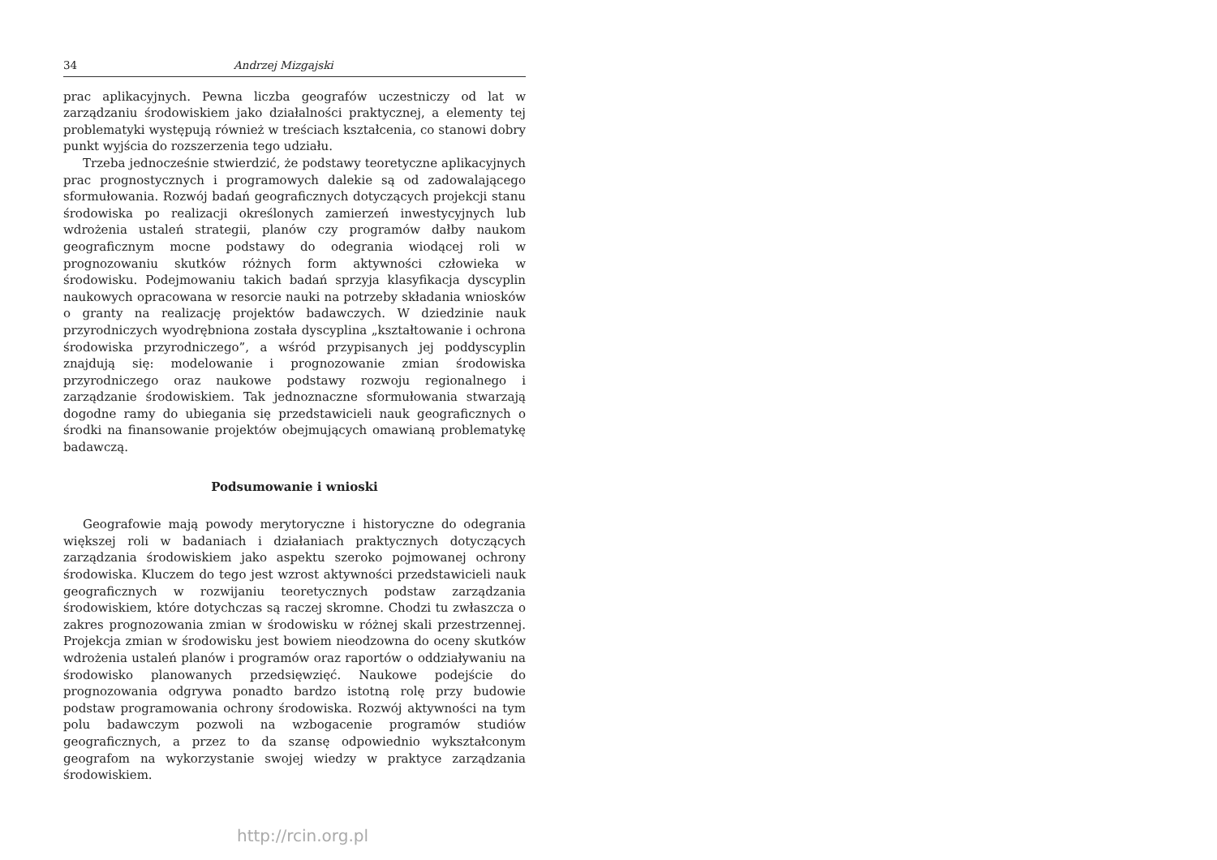34 Andrzej Mizgajski
prac aplikacyjnych. Pewna liczba geografów uczestniczy od lat w zarządzaniu środowiskiem jako działalności praktycznej, a elementy tej problematyki występują również w treściach kształcenia, co stanowi dobry punkt wyjścia do rozszerzenia tego udziału.
Trzeba jednocześnie stwierdzić, że podstawy teoretyczne aplikacyjnych prac prognostycznych i programowych dalekie są od zadowalającego sformułowania. Rozwój badań geograficznych dotyczących projekcji stanu środowiska po realizacji określonych zamierzeń inwestycyjnych lub wdrożenia ustaleń strategii, planów czy programów dałby naukom geograficznym mocne podstawy do odegrania wiodącej roli w prognozowaniu skutków różnych form aktywności człowieka w środowisku. Podejmowaniu takich badań sprzyja klasyfikacja dyscyplin naukowych opracowana w resorcie nauki na potrzeby składania wniosków o granty na realizację projektów badawczych. W dziedzinie nauk przyrodniczych wyodrębniona została dyscyplina „kształtowanie i ochrona środowiska przyrodniczego”, a wśród przypisanych jej poddyscyplin znajdują się: modelowanie i prognozowanie zmian środowiska przyrodniczego oraz naukowe podstawy rozwoju regionalnego i zarządzanie środowiskiem. Tak jednoznaczne sformułowania stwarzają dogodne ramy do ubiegania się przedstawicieli nauk geograficznych o środki na finansowanie projektów obejmujących omawianą problematykę badawczą.
Podsumowanie i wnioski
Geografowie mają powody merytoryczne i historyczne do odegrania większej roli w badaniach i działaniach praktycznych dotyczących zarządzania środowiskiem jako aspektu szeroko pojmowanej ochrony środowiska. Kluczem do tego jest wzrost aktywności przedstawicieli nauk geograficznych w rozwijaniu teoretycznych podstaw zarządzania środowiskiem, które dotychczas są raczej skromne. Chodzi tu zwłaszcza o zakres prognozowania zmian w środowisku w różnej skali przestrzennej. Projekcja zmian w środowisku jest bowiem nieodzowna do oceny skutków wdrożenia ustaleń planów i programów oraz raportów o oddziaływaniu na środowisko planowanych przedsięwzięć. Naukowe podejście do prognozowania odgrywa ponadto bardzo istotną rolę przy budowie podstaw programowania ochrony środowiska. Rozwój aktywności na tym polu badawczym pozwoli na wzbogacenie programów studiów geograficznych, a przez to da szansę odpowiednio wykształconym geografom na wykorzystanie swojej wiedzy w praktyce zarządzania środowiskiem.
http://rcin.org.pl